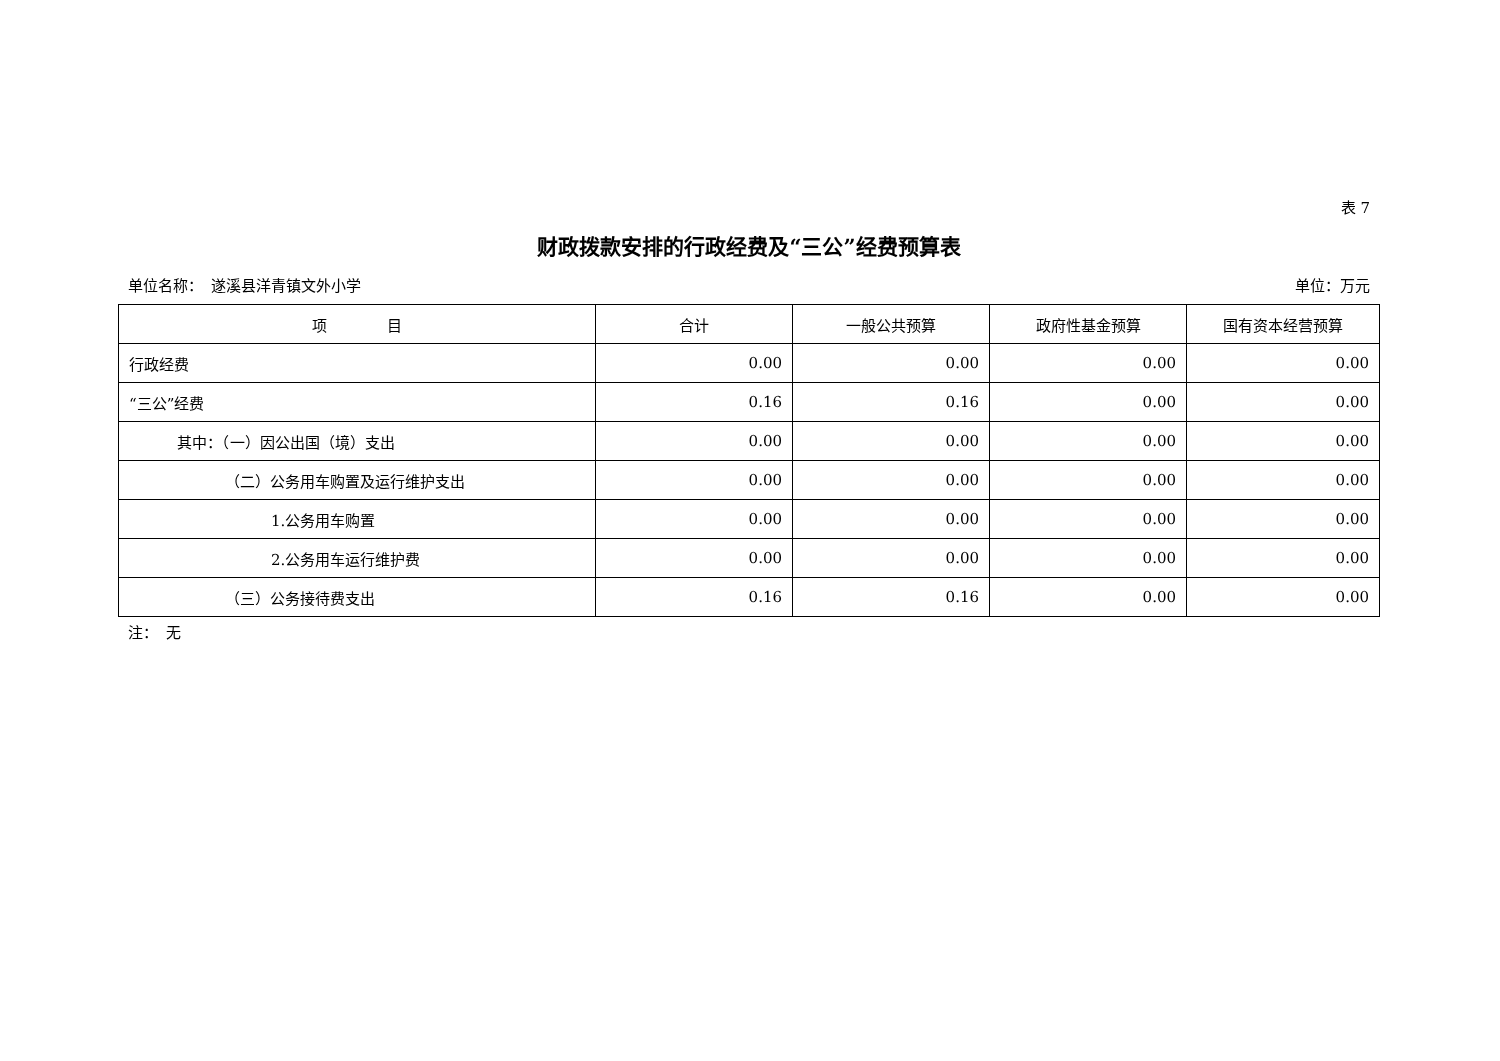表 7
财政拨款安排的行政经费及“三公”经费预算表
单位名称：　遂溪县洋青镇文外小学 单位：万元
| 项 目 | 合计 | 一般公共预算 | 政府性基金预算 | 国有资本经营预算 |
| --- | --- | --- | --- | --- |
| 行政经费 | 0.00 | 0.00 | 0.00 | 0.00 |
| “三公”经费 | 0.16 | 0.16 | 0.00 | 0.00 |
| 其中：（一）因公出国（境）支出 | 0.00 | 0.00 | 0.00 | 0.00 |
| （二）公务用车购置及运行维护支出 | 0.00 | 0.00 | 0.00 | 0.00 |
| 1.公务用车购置 | 0.00 | 0.00 | 0.00 | 0.00 |
| 2.公务用车运行维护费 | 0.00 | 0.00 | 0.00 | 0.00 |
| （三）公务接待费支出 | 0.16 | 0.16 | 0.00 | 0.00 |
注：　无